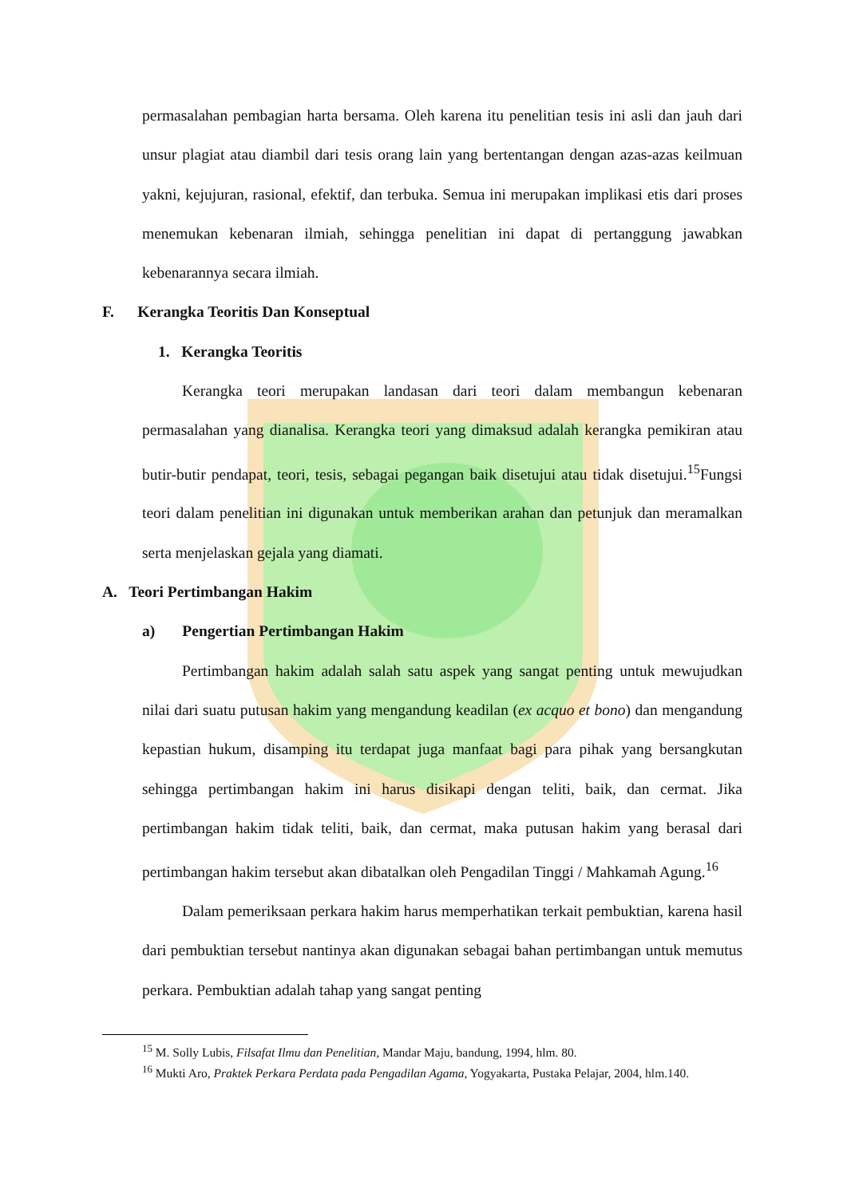permasalahan pembagian harta bersama. Oleh karena itu penelitian tesis ini asli dan jauh dari unsur plagiat atau diambil dari tesis orang lain yang bertentangan dengan azas-azas keilmuan yakni, kejujuran, rasional, efektif, dan terbuka. Semua ini merupakan implikasi etis dari proses menemukan kebenaran ilmiah, sehingga penelitian ini dapat di pertanggung jawabkan kebenarannya secara ilmiah.
F. Kerangka Teoritis Dan Konseptual
1. Kerangka Teoritis
Kerangka teori merupakan landasan dari teori dalam membangun kebenaran permasalahan yang dianalisa. Kerangka teori yang dimaksud adalah kerangka pemikiran atau butir-butir pendapat, teori, tesis, sebagai pegangan baik disetujui atau tidak disetujui.<sup>15</sup>Fungsi teori dalam penelitian ini digunakan untuk memberikan arahan dan petunjuk dan meramalkan serta menjelaskan gejala yang diamati.
A. Teori Pertimbangan Hakim
a) Pengertian Pertimbangan Hakim
Pertimbangan hakim adalah salah satu aspek yang sangat penting untuk mewujudkan nilai dari suatu putusan hakim yang mengandung keadilan (ex acquo et bono) dan mengandung kepastian hukum, disamping itu terdapat juga manfaat bagi para pihak yang bersangkutan sehingga pertimbangan hakim ini harus disikapi dengan teliti, baik, dan cermat. Jika pertimbangan hakim tidak teliti, baik, dan cermat, maka putusan hakim yang berasal dari pertimbangan hakim tersebut akan dibatalkan oleh Pengadilan Tinggi / Mahkamah Agung.<sup>16</sup>
Dalam pemeriksaan perkara hakim harus memperhatikan terkait pembuktian, karena hasil dari pembuktian tersebut nantinya akan digunakan sebagai bahan pertimbangan untuk memutus perkara. Pembuktian adalah tahap yang sangat penting
<sup>15</sup> M. Solly Lubis, Filsafat Ilmu dan Penelitian, Mandar Maju, bandung, 1994, hlm. 80.
<sup>16</sup> Mukti Aro, Praktek Perkara Perdata pada Pengadilan Agama, Yogyakarta, Pustaka Pelajar, 2004, hlm.140.